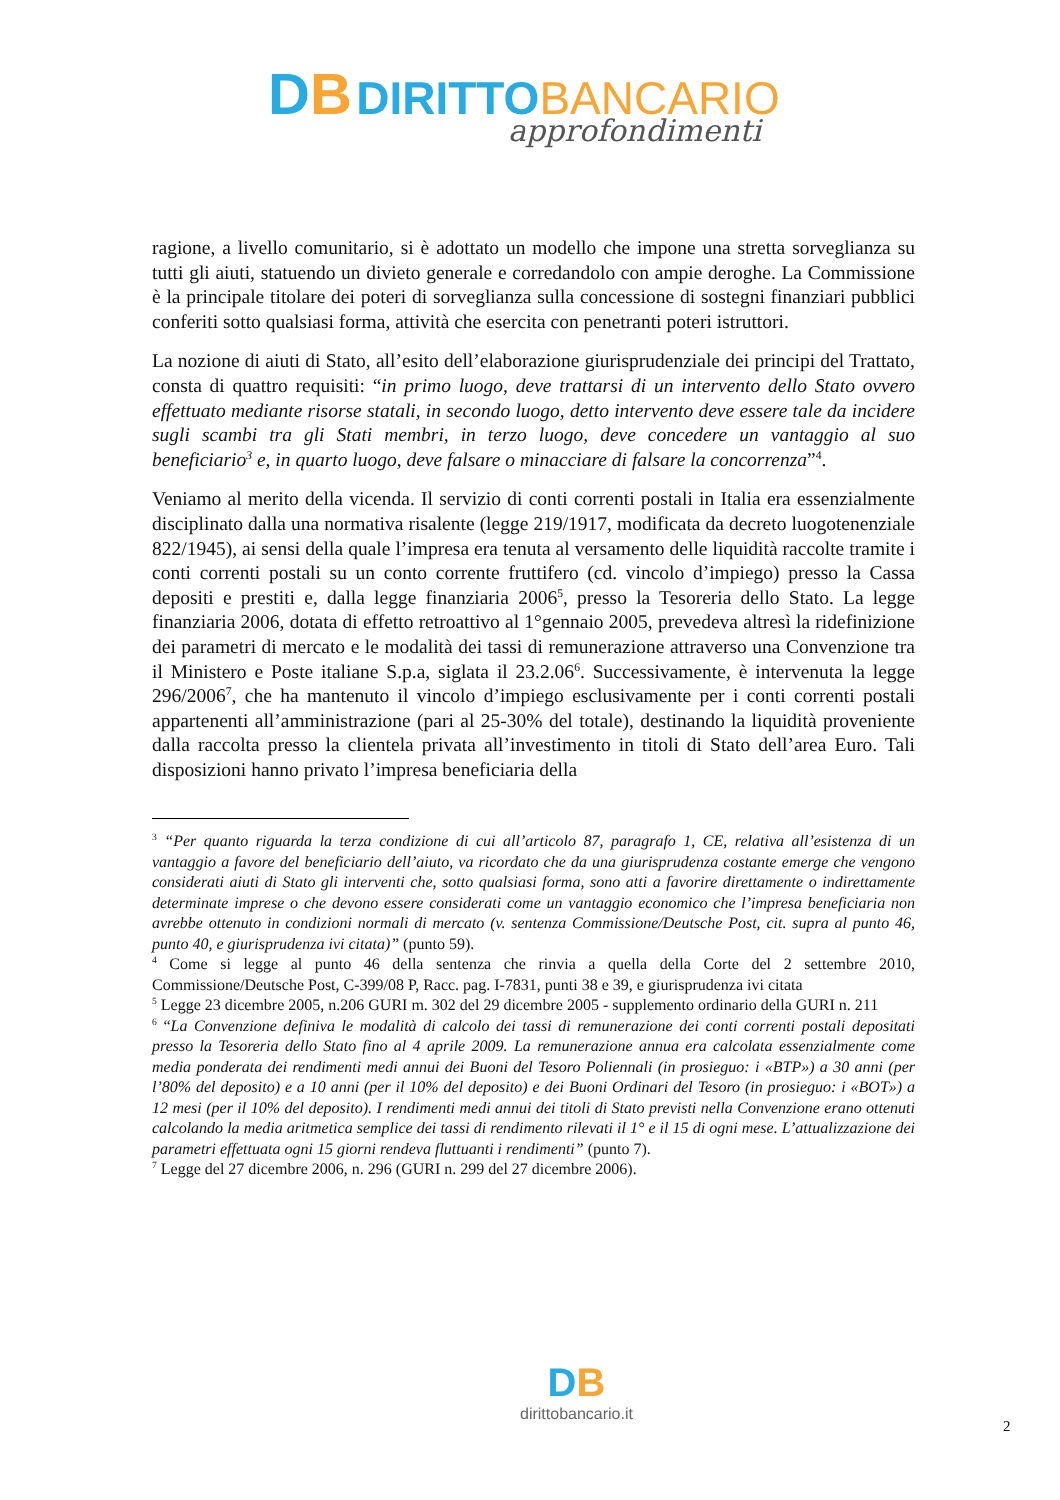DB DIRITTO BANCARIO
approfondimenti
ragione, a livello comunitario, si è adottato un modello che impone una stretta sorveglianza su tutti gli aiuti, statuendo un divieto generale e corredandolo con ampie deroghe. La Commissione è la principale titolare dei poteri di sorveglianza sulla concessione di sostegni finanziari pubblici conferiti sotto qualsiasi forma, attività che esercita con penetranti poteri istruttori.
La nozione di aiuti di Stato, all’esito dell’elaborazione giurisprudenziale dei principi del Trattato, consta di quattro requisiti: “in primo luogo, deve trattarsi di un intervento dello Stato ovvero effettuato mediante risorse statali, in secondo luogo, detto intervento deve essere tale da incidere sugli scambi tra gli Stati membri, in terzo luogo, deve concedere un vantaggio al suo beneficiario<sup>3</sup> e, in quarto luogo, deve falsare o minacciare di falsare la concorrenza”<sup>4</sup>.
Veniamo al merito della vicenda. Il servizio di conti correnti postali in Italia era essenzialmente disciplinato dalla una normativa risalente (legge 219/1917, modificata da decreto luogotenenziale 822/1945), ai sensi della quale l’impresa era tenuta al versamento delle liquidità raccolte tramite i conti correnti postali su un conto corrente fruttifero (cd. vincolo d’impiego) presso la Cassa depositi e prestiti e, dalla legge finanziaria 2006<sup>5</sup>, presso la Tesoreria dello Stato. La legge finanziaria 2006, dotata di effetto retroattivo al 1°gennaio 2005, prevedeva altresì la ridefinizione dei parametri di mercato e le modalità dei tassi di remunerazione attraverso una Convenzione tra il Ministero e Poste italiane S.p.a, siglata il 23.2.06<sup>6</sup>. Successivamente, è intervenuta la legge 296/2006<sup>7</sup>, che ha mantenuto il vincolo d’impiego esclusivamente per i conti correnti postali appartenenti all’amministrazione (pari al 25-30% del totale), destinando la liquidità proveniente dalla raccolta presso la clientela privata all’investimento in titoli di Stato dell’area Euro. Tali disposizioni hanno privato l’impresa beneficiaria della
<sup>3</sup> “Per quanto riguarda la terza condizione di cui all’articolo 87, paragrafo 1, CE, relativa all’esistenza di un vantaggio a favore del beneficiario dell’aiuto, va ricordato che da una giurisprudenza costante emerge che vengono considerati aiuti di Stato gli interventi che, sotto qualsiasi forma, sono atti a favorire direttamente o indirettamente determinate imprese o che devono essere considerati come un vantaggio economico che l’impresa beneficiaria non avrebbe ottenuto in condizioni normali di mercato (v. sentenza Commissione/Deutsche Post, cit. supra al punto 46, punto 40, e giurisprudenza ivi citata)” (punto 59).
<sup>4</sup> Come si legge al punto 46 della sentenza che rinvia a quella della Corte del 2 settembre 2010, Commissione/Deutsche Post, C-399/08 P, Racc. pag. I-7831, punti 38 e 39, e giurisprudenza ivi citata
<sup>5</sup> Legge 23 dicembre 2005, n.206 GURI m. 302 del 29 dicembre 2005 - supplemento ordinario della GURI n. 211
<sup>6</sup> “La Convenzione definiva le modalità di calcolo dei tassi di remunerazione dei conti correnti postali depositati presso la Tesoreria dello Stato fino al 4 aprile 2009. La remunerazione annua era calcolata essenzialmente come media ponderata dei rendimenti medi annui dei Buoni del Tesoro Poliennali (in prosieguo: i «BTP») a 30 anni (per l’80% del deposito) e a 10 anni (per il 10% del deposito) e dei Buoni Ordinari del Tesoro (in prosieguo: i «BOT») a 12 mesi (per il 10% del deposito). I rendimenti medi annui dei titoli di Stato previsti nella Convenzione erano ottenuti calcolando la media aritmetica semplice dei tassi di rendimento rilevati il 1° e il 15 di ogni mese. L’attualizzazione dei parametri effettuata ogni 15 giorni rendeva fluttuanti i rendimenti” (punto 7).
<sup>7</sup> Legge del 27 dicembre 2006, n. 296 (GURI n. 299 del 27 dicembre 2006).
DB
dirittobancario.it
2